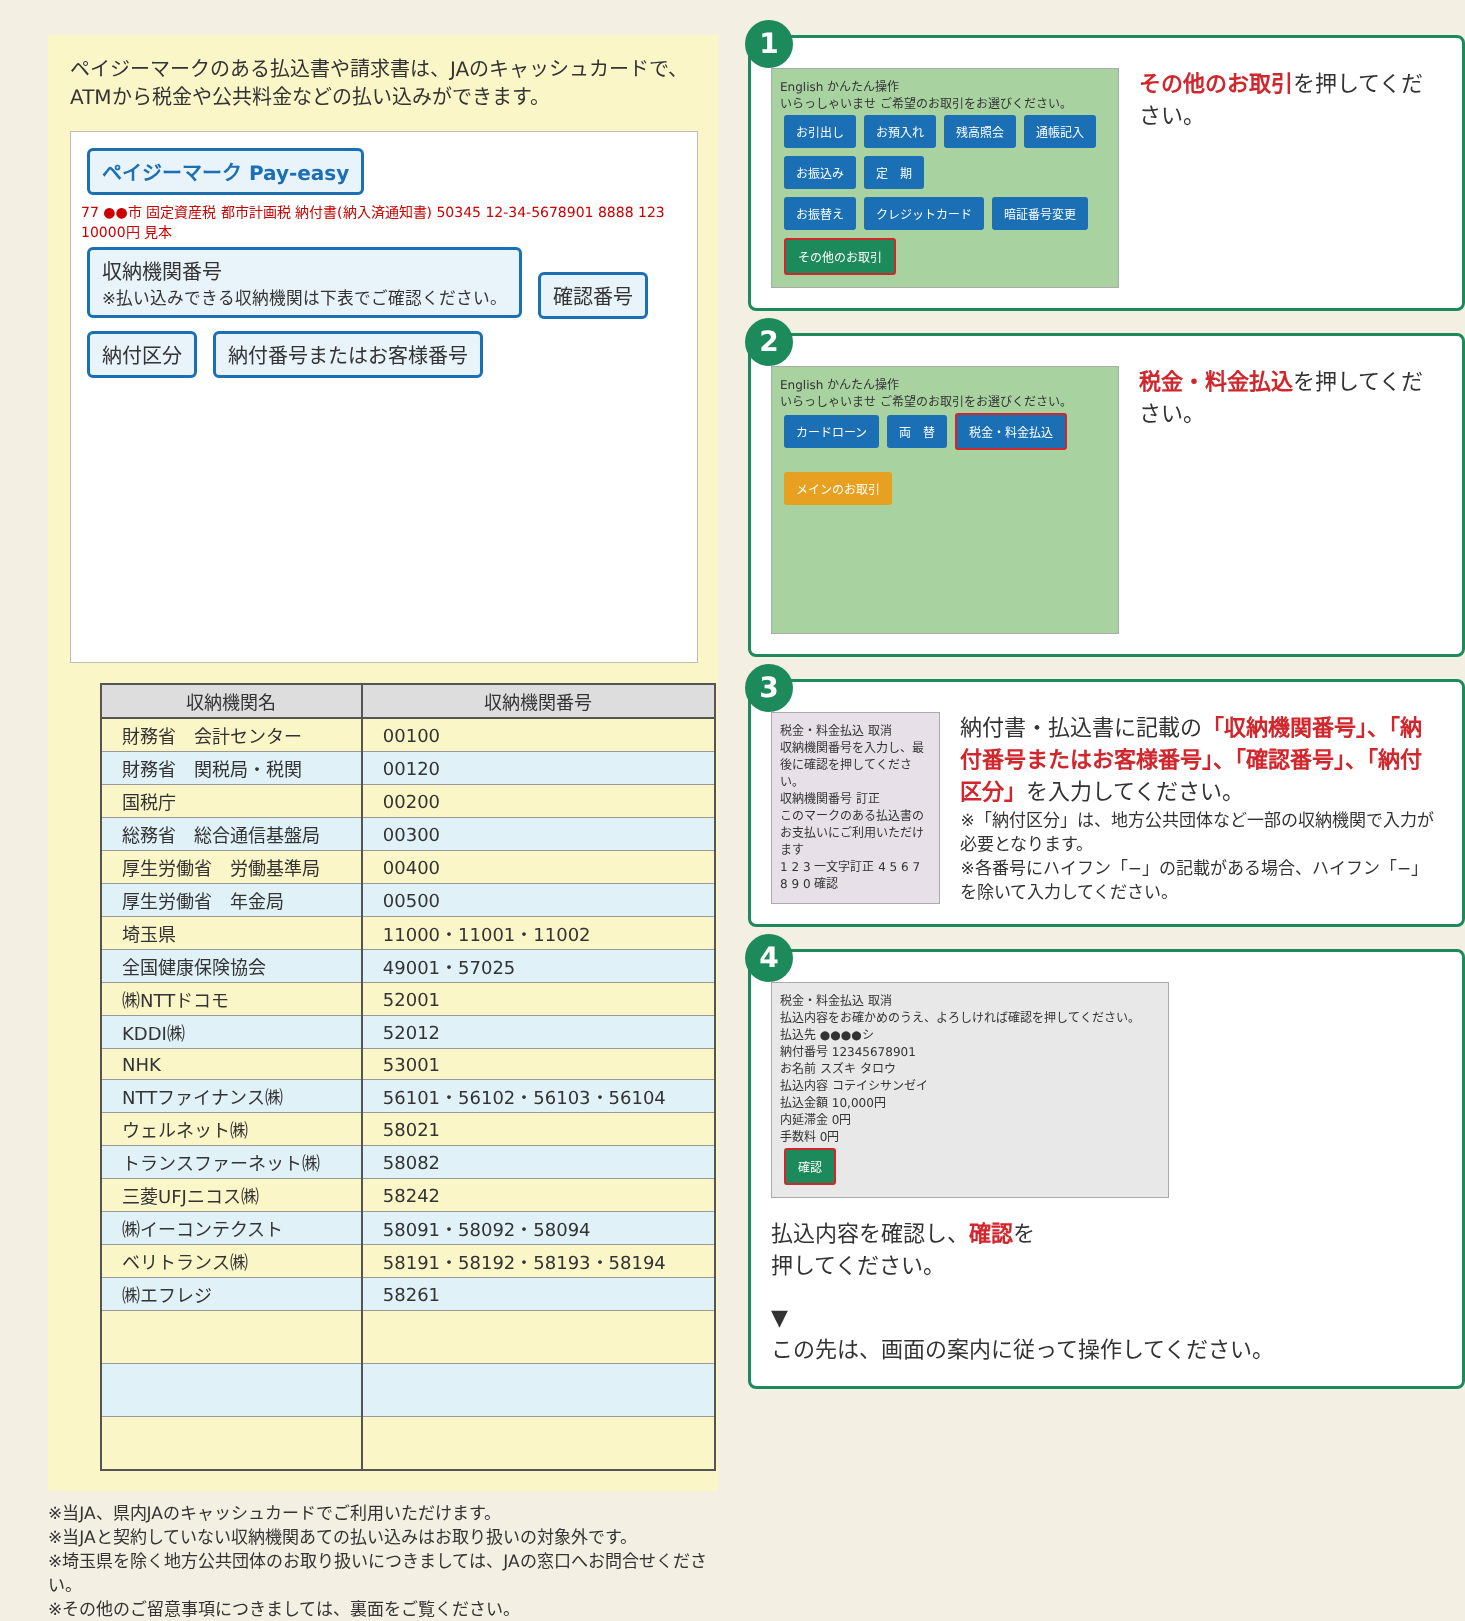ペイジーマークのある払込書や請求書は、JAのキャッシュカードで、ATMから税金や公共料金などの払い込みができます。
ペイジーマーク Pay-easy
77 ●●市 固定資産税 都市計画税 納付書(納入済通知書) 50345 12-34-5678901 8888 123 10000円 見本
収納機関番号
※払い込みできる収納機関は下表でご確認ください。 確認番号 納付区分 納付番号またはお客様番号
| 収納機関名 | 収納機関番号 |
| --- | --- |
| 財務省 会計センター | 00100 |
| 財務省 関税局・税関 | 00120 |
| 国税庁 | 00200 |
| 総務省 総合通信基盤局 | 00300 |
| 厚生労働省 労働基準局 | 00400 |
| 厚生労働省 年金局 | 00500 |
| 埼玉県 | 11000・11001・11002 |
| 全国健康保険協会 | 49001・57025 |
| ㈱NTTドコモ | 52001 |
| KDDI㈱ | 52012 |
| NHK | 53001 |
| NTTファイナンス㈱ | 56101・56102・56103・56104 |
| ウェルネット㈱ | 58021 |
| トランスファーネット㈱ | 58082 |
| 三菱UFJニコス㈱ | 58242 |
| ㈱イーコンテクスト | 58091・58092・58094 |
| ベリトランス㈱ | 58191・58192・58193・58194 |
| ㈱エフレジ | 58261 |
※当JA、県内JAのキャッシュカードでご利用いただけます。
※当JAと契約していない収納機関あての払い込みはお取り扱いの対象外です。
※埼玉県を除く地方公共団体のお取り扱いにつきましては、JAの窓口へお問合せください。
※その他のご留意事項につきましては、裏面をご覧ください。
1
English かんたん操作
いらっしゃいませ ご希望のお取引をお選びください。
お引出し お預入れ 残高照会 通帳記入 お振込み 定　期
お振替え クレジットカード 暗証番号変更 その他のお取引
その他のお取引を押してください。
2
English かんたん操作
いらっしゃいませ ご希望のお取引をお選びください。
カードローン 両　替 税金・料金払込
メインのお取引
税金・料金払込を押してください。
3
税金・料金払込 取消
収納機関番号を入力し、最後に確認を押してください。
収納機関番号 訂正
このマークのある払込書のお支払いにご利用いただけます
1 2 3 一文字訂正 4 5 6 7 8 9 0 確認
納付書・払込書に記載の「収納機関番号」、「納付番号またはお客様番号」、「確認番号」、「納付区分」を入力してください。
※「納付区分」は、地方公共団体など一部の収納機関で入力が必要となります。
※各番号にハイフン「−」の記載がある場合、ハイフン「−」を除いて入力してください。
4
税金・料金払込 取消
払込内容をお確かめのうえ、よろしければ確認を押してください。
払込先 ●●●●シ
納付番号 12345678901
お名前 スズキ タロウ
払込内容 コテイシサンゼイ
払込金額 10,000円
内延滞金 0円
手数料 0円
確認
払込内容を確認し、確認を押してください。
▼
この先は、画面の案内に従って操作してください。